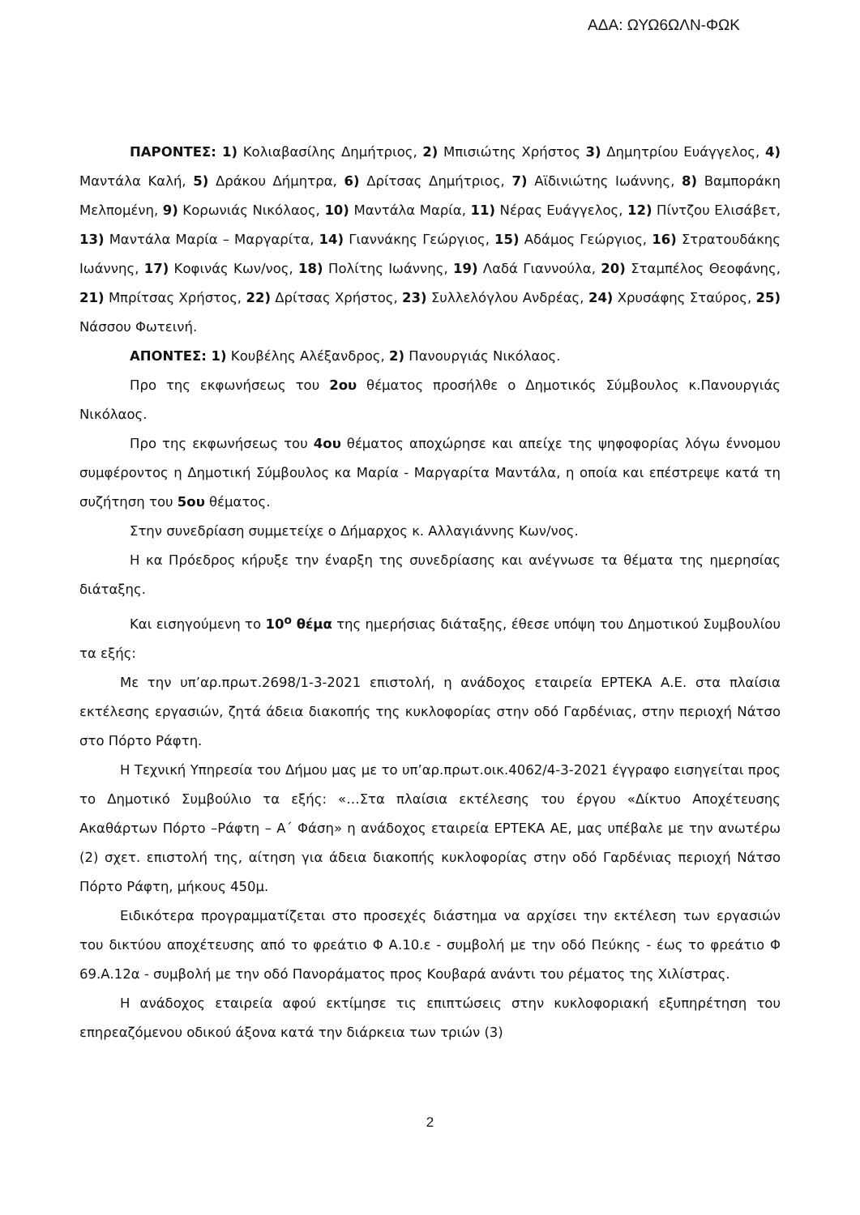ΑΔΑ: ΩΥΩ6ΩΛΝ-ΦΩΚ
ΠΑΡΟΝΤΕΣ: 1) Κολιαβασίλης Δημήτριος, 2) Μπισιώτης Χρήστος 3) Δημητρίου Ευάγγελος, 4) Μαντάλα Καλή, 5) Δράκου Δήμητρα, 6) Δρίτσας Δημήτριος, 7) Αϊδινιώτης Ιωάννης, 8) Βαμποράκη Μελπομένη, 9) Κορωνιάς Νικόλαος, 10) Μαντάλα Μαρία, 11) Νέρας Ευάγγελος, 12) Πίντζου Ελισάβετ, 13) Μαντάλα Μαρία – Μαργαρίτα, 14) Γιαννάκης Γεώργιος, 15) Αδάμος Γεώργιος, 16) Στρατουδάκης Ιωάννης, 17) Κοφινάς Κων/νος, 18) Πολίτης Ιωάννης, 19) Λαδά Γιαννούλα, 20) Σταμπέλος Θεοφάνης, 21) Μπρίτσας Χρήστος, 22) Δρίτσας Χρήστος, 23) Συλλελόγλου Ανδρέας, 24) Χρυσάφης Σταύρος, 25) Νάσσου Φωτεινή.
ΑΠΟΝΤΕΣ: 1) Κουβέλης Αλέξανδρος, 2) Πανουργιάς Νικόλαος.
Προ της εκφωνήσεως του 2ου θέματος προσήλθε ο Δημοτικός Σύμβουλος κ.Πανουργιάς Νικόλαος.
Προ της εκφωνήσεως του 4ου θέματος αποχώρησε και απείχε της ψηφοφορίας λόγω έννομου συμφέροντος η Δημοτική Σύμβουλος κα Μαρία - Μαργαρίτα Μαντάλα, η οποία και επέστρεψε κατά τη συζήτηση του 5ου θέματος.
Στην συνεδρίαση συμμετείχε ο Δήμαρχος κ. Αλλαγιάννης Κων/νος.
Η κα Πρόεδρος κήρυξε την έναρξη της συνεδρίασης και ανέγνωσε τα θέματα της ημερησίας διάταξης.
Και εισηγούμενη το 10<sup>ο</sup> θέμα της ημερήσιας διάταξης, έθεσε υπόψη του Δημοτικού Συμβουλίου τα εξής:
Με την υπ’αρ.πρωτ.2698/1-3-2021 επιστολή, η ανάδοχος εταιρεία ΕΡΤΕΚΑ Α.Ε. στα πλαίσια εκτέλεσης εργασιών, ζητά άδεια διακοπής της κυκλοφορίας στην οδό Γαρδένιας, στην περιοχή Νάτσο στο Πόρτο Ράφτη.
Η Τεχνική Υπηρεσία του Δήμου μας με το υπ’αρ.πρωτ.οικ.4062/4-3-2021 έγγραφο εισηγείται προς το Δημοτικό Συμβούλιο τα εξής: «…Στα πλαίσια εκτέλεσης του έργου «Δίκτυο Αποχέτευσης Ακαθάρτων Πόρτο –Ράφτη – Α΄ Φάση» η ανάδοχος εταιρεία ΕΡΤΕΚΑ ΑΕ, μας υπέβαλε με την ανωτέρω (2) σχετ. επιστολή της, αίτηση για άδεια διακοπής κυκλοφορίας στην οδό Γαρδένιας περιοχή Νάτσο Πόρτο Ράφτη, μήκους 450μ.
Ειδικότερα προγραμματίζεται στο προσεχές διάστημα να αρχίσει την εκτέλεση των εργασιών του δικτύου αποχέτευσης από το φρεάτιο Φ Α.10.ε - συμβολή με την οδό Πεύκης - έως το φρεάτιο Φ 69.Α.12α - συμβολή με την οδό Πανοράματος προς Κουβαρά ανάντι του ρέματος της Χιλίστρας.
Η ανάδοχος εταιρεία αφού εκτίμησε τις επιπτώσεις στην κυκλοφοριακή εξυπηρέτηση του επηρεαζόμενου οδικού άξονα κατά την διάρκεια των τριών (3)
2